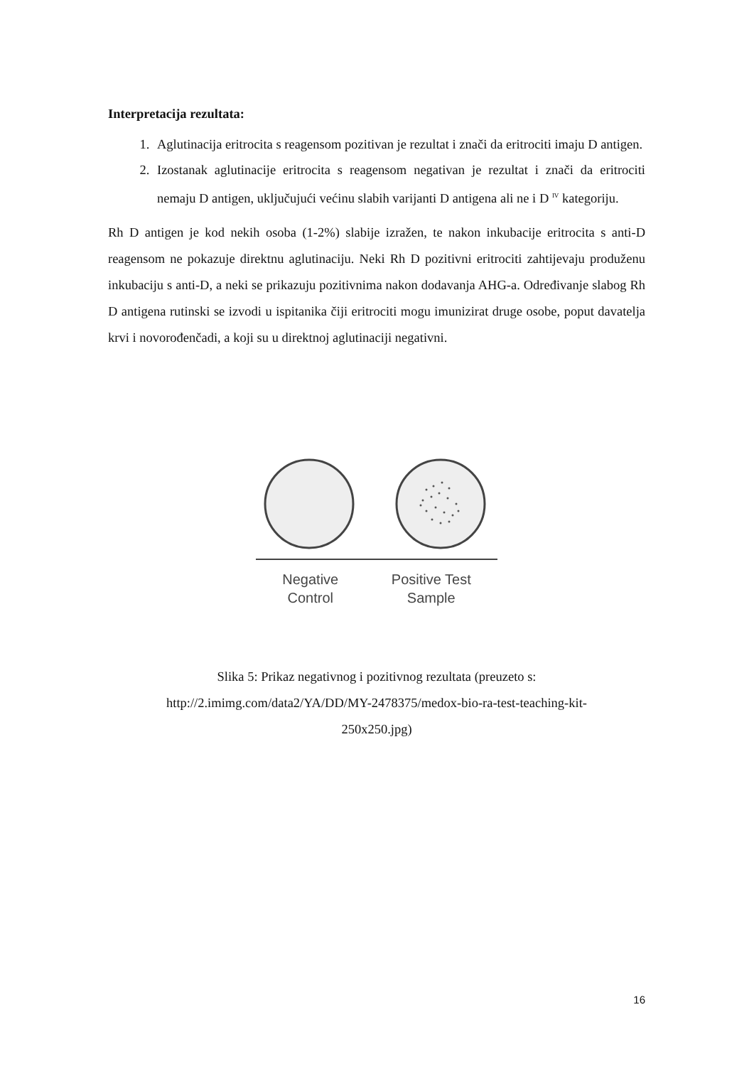Interpretacija rezultata:
1. Aglutinacija eritrocita s reagensom pozitivan je rezultat i znači da eritrociti imaju D antigen.
2. Izostanak aglutinacije eritrocita s reagensom negativan je rezultat i znači da eritrociti nemaju D antigen, uključujući većinu slabih varijanti D antigena ali ne i D <sup>IV</sup> kategoriju.
Rh D antigen je kod nekih osoba (1-2%) slabije izražen, te nakon inkubacije eritrocita s anti-D reagensom ne pokazuje direktnu aglutinaciju. Neki Rh D pozitivni eritrociti zahtijevaju produženu inkubaciju s anti-D, a neki se prikazuju pozitivnima nakon dodavanja AHG-a. Određivanje slabog Rh D antigena rutinski se izvodi u ispitanika čiji eritrociti mogu imunizirat druge osobe, poput davatelja krvi i novorođenčadi, a koji su u direktnoj aglutinaciji negativni.
Negative
Control
Positive Test
Sample
Slika 5: Prikaz negativnog i pozitivnog rezultata (preuzeto s:
http://2.imimg.com/data2/YA/DD/MY-2478375/medox-bio-ra-test-teaching-kit-
250x250.jpg)
16